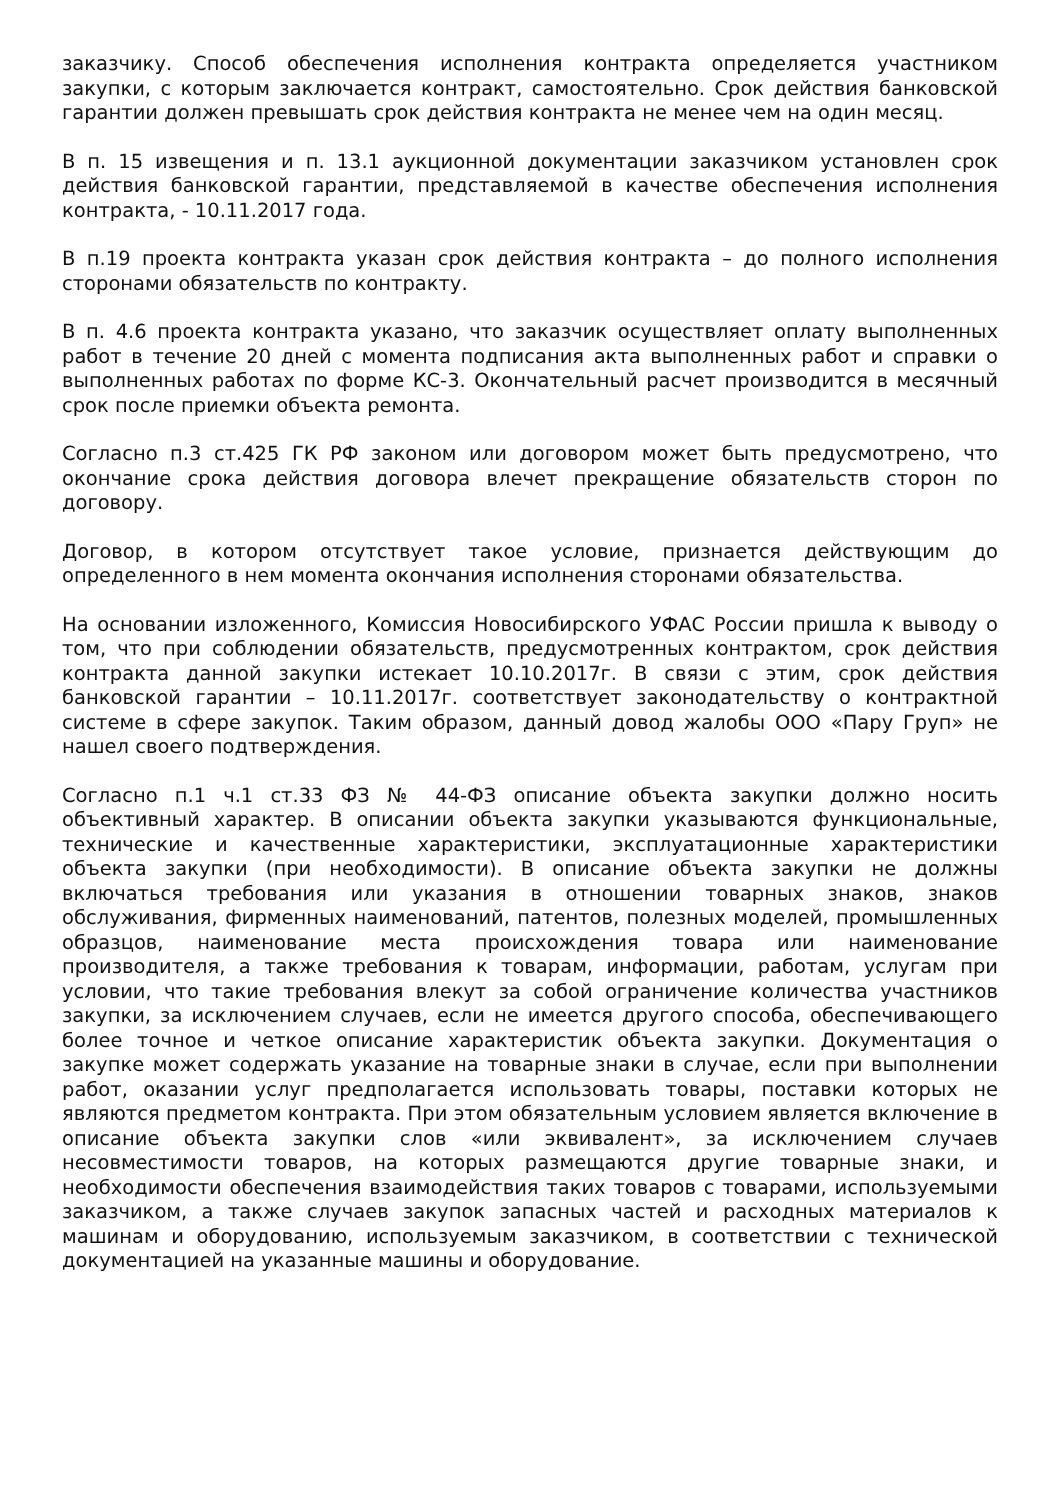заказчику. Способ обеспечения исполнения контракта определяется участником закупки, с которым заключается контракт, самостоятельно. Срок действия банковской гарантии должен превышать срок действия контракта не менее чем на один месяц.
В п. 15 извещения и п. 13.1 аукционной документации заказчиком установлен срок действия банковской гарантии, представляемой в качестве обеспечения исполнения контракта, - 10.11.2017 года.
В п.19 проекта контракта указан срок действия контракта – до полного исполнения сторонами обязательств по контракту.
В п. 4.6 проекта контракта указано, что заказчик осуществляет оплату выполненных работ в течение 20 дней с момента подписания акта выполненных работ и справки о выполненных работах по форме КС-3. Окончательный расчет производится в месячный срок после приемки объекта ремонта.
Согласно п.3 ст.425 ГК РФ законом или договором может быть предусмотрено, что окончание срока действия договора влечет прекращение обязательств сторон по договору.
Договор, в котором отсутствует такое условие, признается действующим до определенного в нем момента окончания исполнения сторонами обязательства.
На основании изложенного, Комиссия Новосибирского УФАС России пришла к выводу о том, что при соблюдении обязательств, предусмотренных контрактом, срок действия контракта данной закупки истекает 10.10.2017г. В связи с этим, срок действия банковской гарантии – 10.11.2017г. соответствует законодательству о контрактной системе в сфере закупок. Таким образом, данный довод жалобы ООО «Пару Груп» не нашел своего подтверждения.
Согласно п.1 ч.1 ст.33 ФЗ № 44-ФЗ описание объекта закупки должно носить объективный характер. В описании объекта закупки указываются функциональные, технические и качественные характеристики, эксплуатационные характеристики объекта закупки (при необходимости). В описание объекта закупки не должны включаться требования или указания в отношении товарных знаков, знаков обслуживания, фирменных наименований, патентов, полезных моделей, промышленных образцов, наименование места происхождения товара или наименование производителя, а также требования к товарам, информации, работам, услугам при условии, что такие требования влекут за собой ограничение количества участников закупки, за исключением случаев, если не имеется другого способа, обеспечивающего более точное и четкое описание характеристик объекта закупки. Документация о закупке может содержать указание на товарные знаки в случае, если при выполнении работ, оказании услуг предполагается использовать товары, поставки которых не являются предметом контракта. При этом обязательным условием является включение в описание объекта закупки слов «или эквивалент», за исключением случаев несовместимости товаров, на которых размещаются другие товарные знаки, и необходимости обеспечения взаимодействия таких товаров с товарами, используемыми заказчиком, а также случаев закупок запасных частей и расходных материалов к машинам и оборудованию, используемым заказчиком, в соответствии с технической документацией на указанные машины и оборудование.